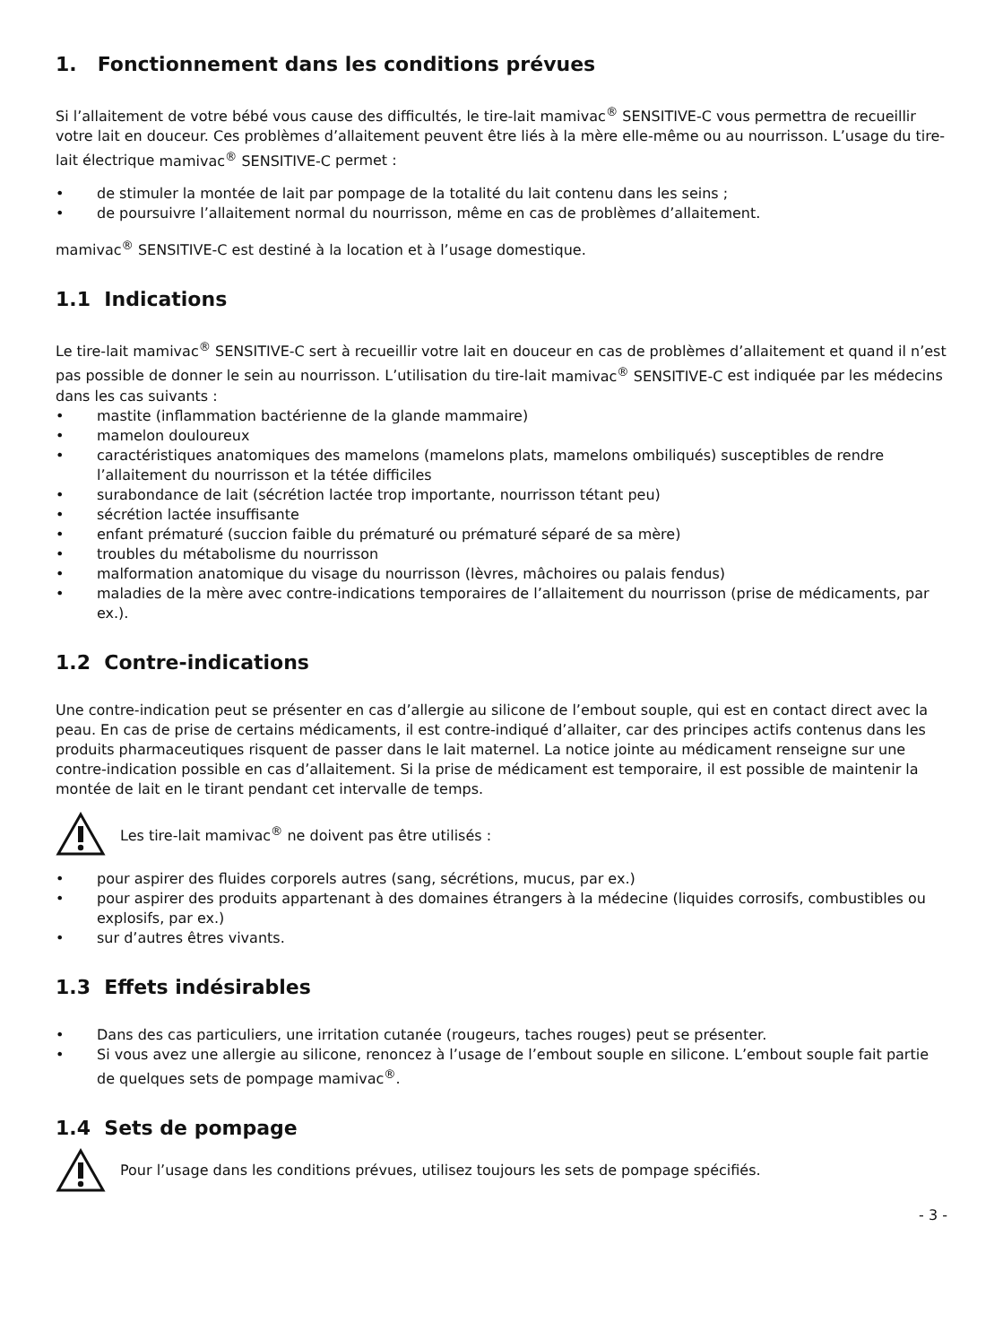1. Fonctionnement dans les conditions prévues
Si l’allaitement de votre bébé vous cause des difficultés, le tire-lait mamivac<sup>®</sup> SENSITIVE-C vous permettra de recueillir votre lait en douceur. Ces problèmes d’allaitement peuvent être liés à la mère elle-même ou au nourrisson. L’usage du tire-lait électrique mamivac<sup>®</sup> SENSITIVE-C permet :
• de stimuler la montée de lait par pompage de la totalité du lait contenu dans les seins ;
• de poursuivre l’allaitement normal du nourrisson, même en cas de problèmes d’allaitement.
mamivac<sup>®</sup> SENSITIVE-C est destiné à la location et à l’usage domestique.
1.1 Indications
Le tire-lait mamivac<sup>®</sup> SENSITIVE-C sert à recueillir votre lait en douceur en cas de problèmes d’allaitement et quand il n’est pas possible de donner le sein au nourrisson. L’utilisation du tire-lait mamivac<sup>®</sup> SENSITIVE-C est indiquée par les médecins dans les cas suivants :
• mastite (inflammation bactérienne de la glande mammaire)
• mamelon douloureux
• caractéristiques anatomiques des mamelons (mamelons plats, mamelons ombiliqués) susceptibles de rendre l’allaitement du nourrisson et la tétée difficiles
• surabondance de lait (sécrétion lactée trop importante, nourrisson tétant peu)
• sécrétion lactée insuffisante
• enfant prématuré (succion faible du prématuré ou prématuré séparé de sa mère)
• troubles du métabolisme du nourrisson
• malformation anatomique du visage du nourrisson (lèvres, mâchoires ou palais fendus)
• maladies de la mère avec contre-indications temporaires de l’allaitement du nourrisson (prise de médicaments, par ex.).
1.2 Contre-indications
Une contre-indication peut se présenter en cas d’allergie au silicone de l’embout souple, qui est en contact direct avec la peau. En cas de prise de certains médicaments, il est contre-indiqué d’allaiter, car des principes actifs contenus dans les produits pharmaceutiques risquent de passer dans le lait maternel. La notice jointe au médicament renseigne sur une contre-indication possible en cas d’allaitement. Si la prise de médicament est temporaire, il est possible de maintenir la montée de lait en le tirant pendant cet intervalle de temps.
Les tire-lait mamivac<sup>®</sup> ne doivent pas être utilisés :
• pour aspirer des fluides corporels autres (sang, sécrétions, mucus, par ex.)
• pour aspirer des produits appartenant à des domaines étrangers à la médecine (liquides corrosifs, combustibles ou explosifs, par ex.)
• sur d’autres êtres vivants.
1.3 Effets indésirables
• Dans des cas particuliers, une irritation cutanée (rougeurs, taches rouges) peut se présenter.
• Si vous avez une allergie au silicone, renoncez à l’usage de l’embout souple en silicone. L’embout souple fait partie de quelques sets de pompage mamivac<sup>®</sup>.
1.4 Sets de pompage
Pour l’usage dans les conditions prévues, utilisez toujours les sets de pompage spécifiés.
- 3 -